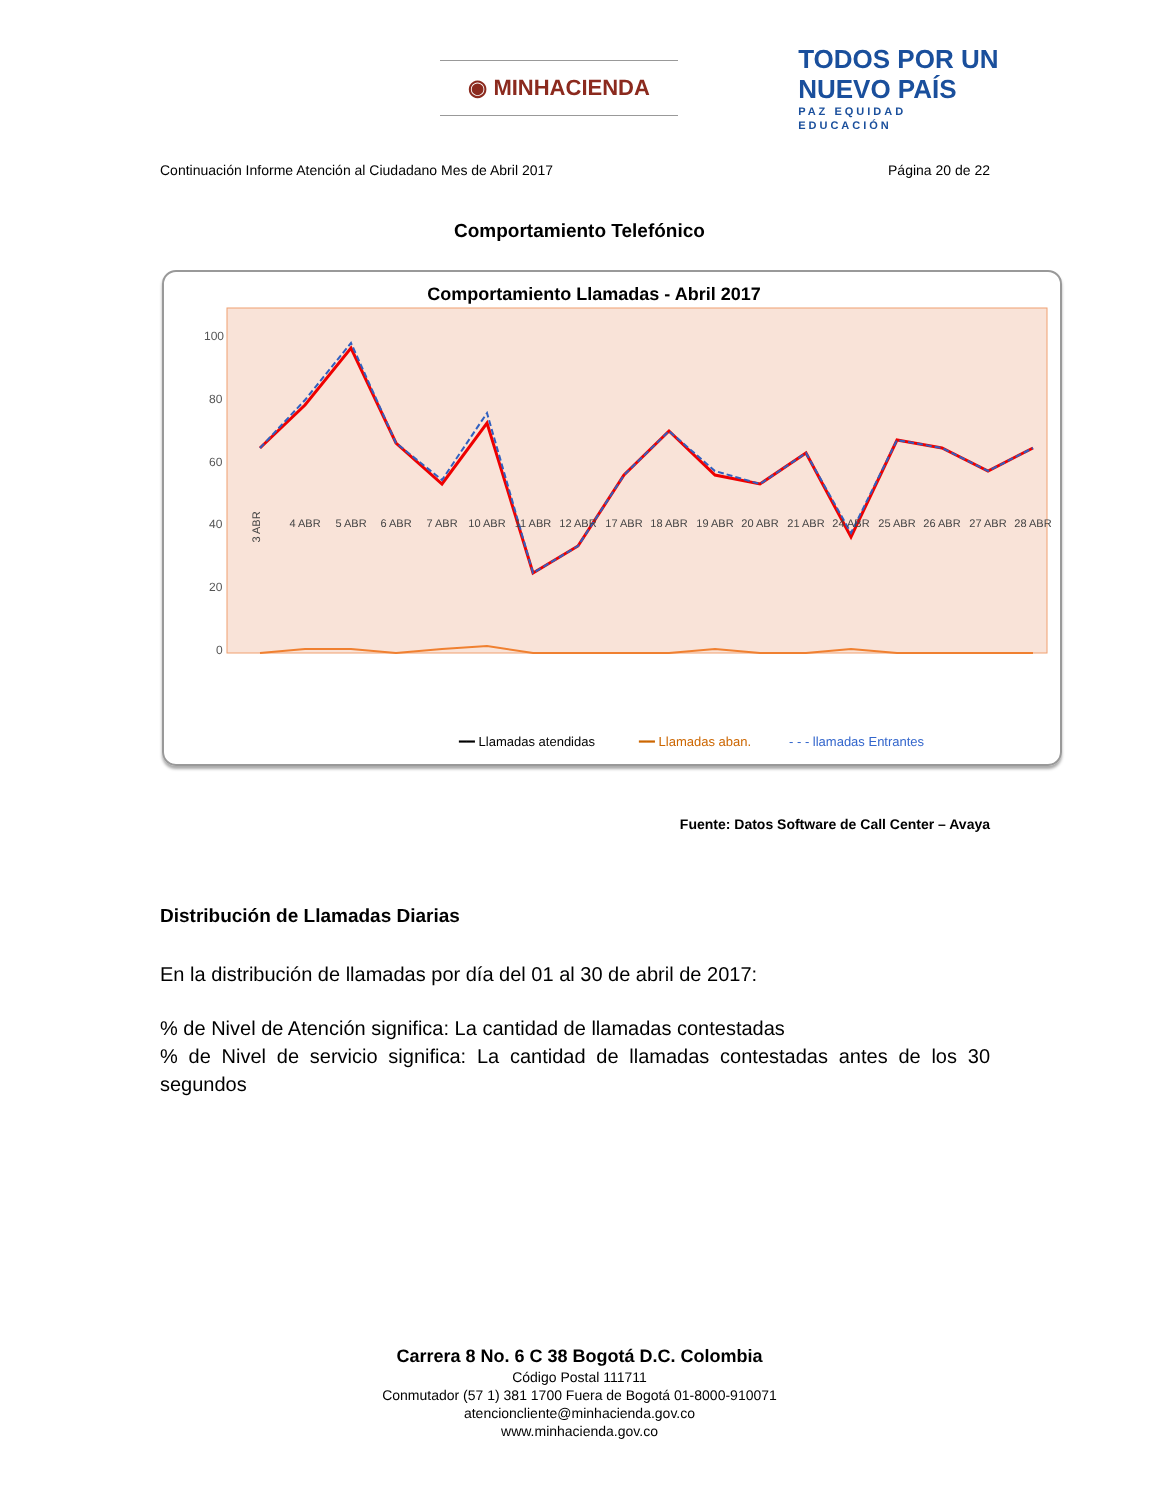◉ MINHACIENDA
TODOS POR UN
NUEVO PAÍS
PAZ EQUIDAD EDUCACIÓN
Continuación Informe Atención al Ciudadano Mes de Abril 2017 Página 20 de 22
Comportamiento Telefónico
Comportamiento Llamadas - Abril 2017
100
80
60
40
20
0
3 ABR
4 ABR
5 ABR
6 ABR
7 ABR
10 ABR
11 ABR
12 ABR
17 ABR
18 ABR
19 ABR
20 ABR
21 ABR
24 ABR
25 ABR
26 ABR
27 ABR
28 ABR
━━ Llamadas atendidas
━━ Llamadas aban.
- - - llamadas Entrantes
Fuente: Datos Software de Call Center – Avaya
Distribución de Llamadas Diarias
En la distribución de llamadas por día del 01 al 30 de abril de 2017:
% de Nivel de Atención significa: La cantidad de llamadas contestadas
% de Nivel de servicio significa: La cantidad de llamadas contestadas antes de los 30 segundos
Carrera 8 No. 6 C 38 Bogotá D.C. Colombia
Código Postal 111711
Conmutador (57 1) 381 1700 Fuera de Bogotá 01-8000-910071
atencioncliente@minhacienda.gov.co
www.minhacienda.gov.co